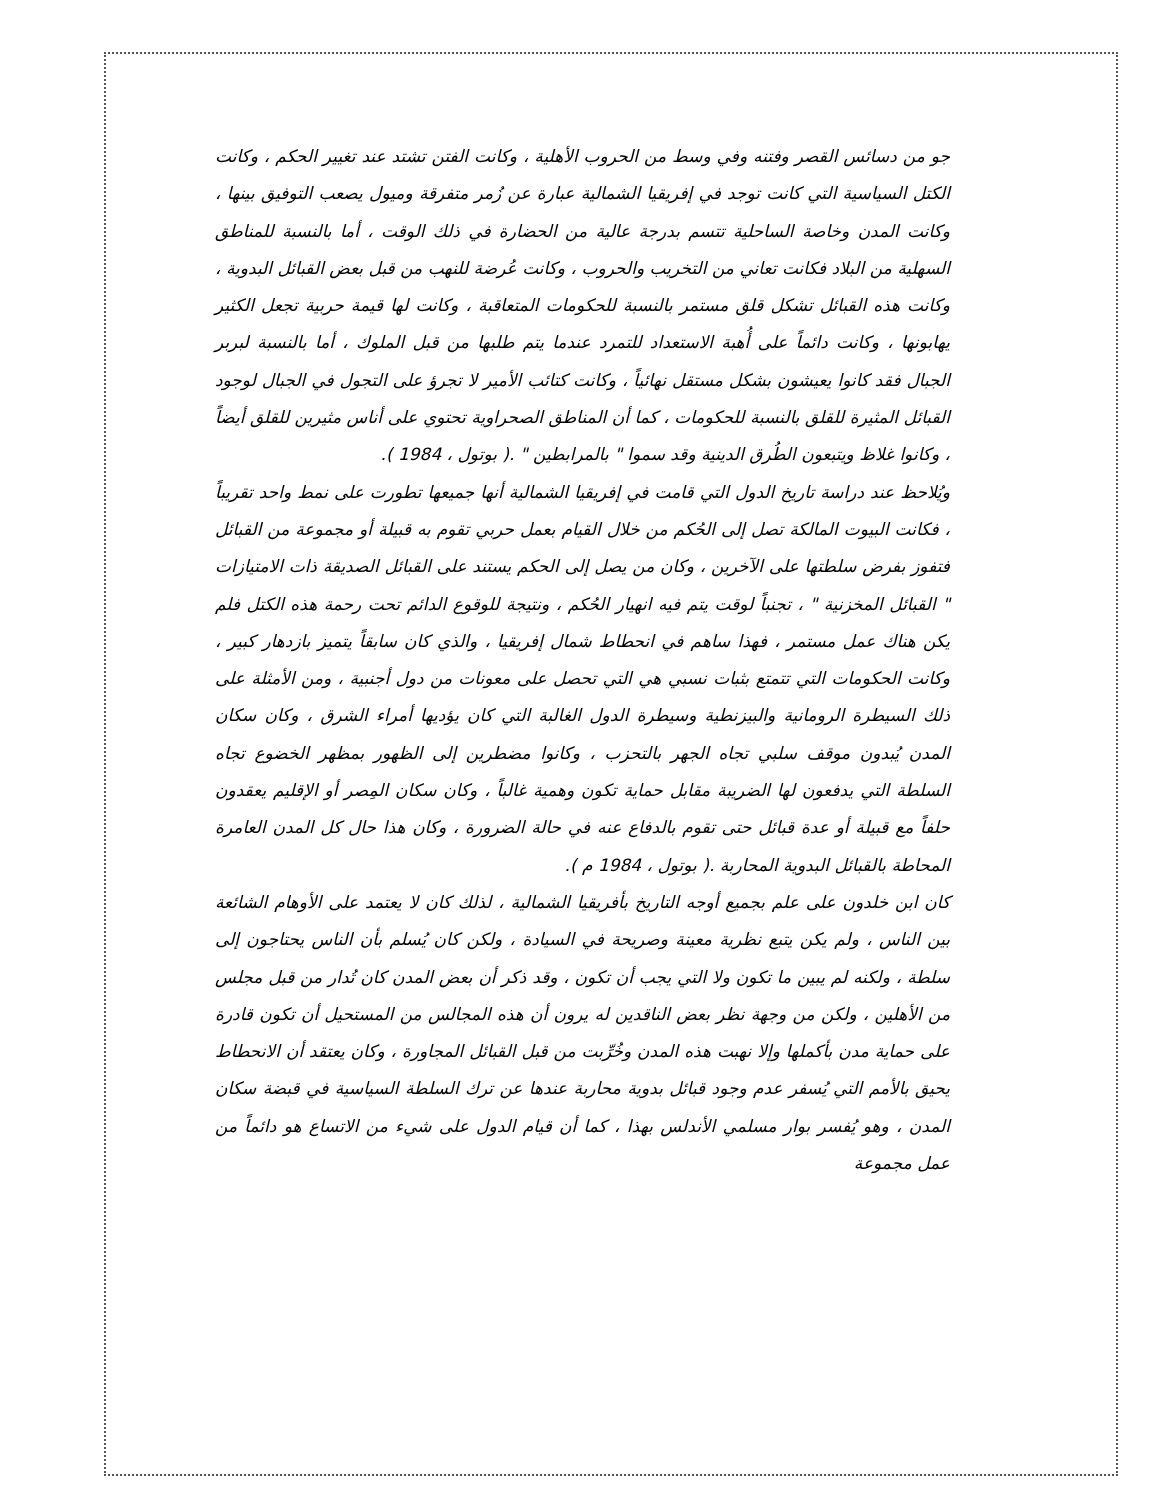جو من دسائس القصر وفتنه وفي وسط من الحروب الأهلية ، وكانت الفتن تشتد عند تغيير الحكم ، وكانت الكتل السياسية التي كانت توجد في إفريقيا الشمالية عبارة عن زُمر متفرقة وميول يصعب التوفيق بينها ، وكانت المدن وخاصة الساحلية تتسم بدرجة عالية من الحضارة في ذلك الوقت ، أما بالنسبة للمناطق السهلية من البلاد فكانت تعاني من التخريب والحروب ، وكانت عُرضة للنهب من قبل بعض القبائل البدوية ، وكانت هذه القبائل تشكل قلق مستمر بالنسبة للحكومات المتعاقبة ، وكانت لها قيمة حربية تجعل الكثير يهابونها ، وكانت دائماً على أُهبة الاستعداد للتمرد عندما يتم طلبها من قبل الملوك ، أما بالنسبة لبربر الجبال فقد كانوا يعيشون بشكل مستقل نهائياً ، وكانت كتائب الأمير لا تجرؤ على التجول في الجبال لوجود القبائل المثيرة للقلق بالنسبة للحكومات ، كما أن المناطق الصحراوية تحتوي على أناس مثيرين للقلق أيضاً ، وكانوا غلاظ ويتبعون الطُرق الدينية وقد سموا " بالمرابطين " .( بوتول ، 1984 ).
ويُلاحظ عند دراسة تاريخ الدول التي قامت في إفريقيا الشمالية أنها جميعها تطورت على نمط واحد تقريباً ، فكانت البيوت المالكة تصل إلى الحُكم من خلال القيام بعمل حربي تقوم به قبيلة أو مجموعة من القبائل فتفوز بفرض سلطتها على الآخرين ، وكان من يصل إلى الحكم يستند على القبائل الصديقة ذات الامتيازات " القبائل المخزنية " ، تجنباً لوقت يتم فيه انهيار الحُكم ، ونتيجة للوقوع الدائم تحت رحمة هذه الكتل فلم يكن هناك عمل مستمر ، فهذا ساهم في انحطاط شمال إفريقيا ، والذي كان سابقاً يتميز بازدهار كبير ، وكانت الحكومات التي تتمتع بثبات نسبي هي التي تحصل على معونات من دول أجنبية ، ومن الأمثلة على ذلك السيطرة الرومانية والبيزنطية وسيطرة الدول الغالبة التي كان يؤديها أمراء الشرق ، وكان سكان المدن يُبدون موقف سلبي تجاه الجهر بالتحزب ، وكانوا مضطرين إلى الظهور بمظهر الخضوع تجاه السلطة التي يدفعون لها الضريبة مقابل حماية تكون وهمية غالباً ، وكان سكان المِصر أو الإقليم يعقدون حلفاً مع قبيلة أو عدة قبائل حتى تقوم بالدفاع عنه في حالة الضرورة ، وكان هذا حال كل المدن العامرة المحاطة بالقبائل البدوية المحاربة .( بوتول ، 1984 م ).
كان ابن خلدون على علم بجميع أوجه التاريخ بأفريقيا الشمالية ، لذلك كان لا يعتمد على الأوهام الشائعة بين الناس ، ولم يكن يتبع نظرية معينة وصريحة في السيادة ، ولكن كان يُسلم بأن الناس يحتاجون إلى سلطة ، ولكنه لم يبين ما تكون ولا التي يجب أن تكون ، وقد ذكر أن بعض المدن كان تُدار من قبل مجلس من الأهلين ، ولكن من وجهة نظر بعض الناقدين له يرون أن هذه المجالس من المستحيل أن تكون قادرة على حماية مدن بأكملها وإلا نهبت هذه المدن وخُرِّبت من قبل القبائل المجاورة ، وكان يعتقد أن الانحطاط يحيق بالأمم التي يُسفر عدم وجود قبائل بدوية محاربة عندها عن ترك السلطة السياسية في قبضة سكان المدن ، وهو يُفسر بوار مسلمي الأندلس بهذا ، كما أن قيام الدول على شيء من الاتساع هو دائماً من عمل مجموعة